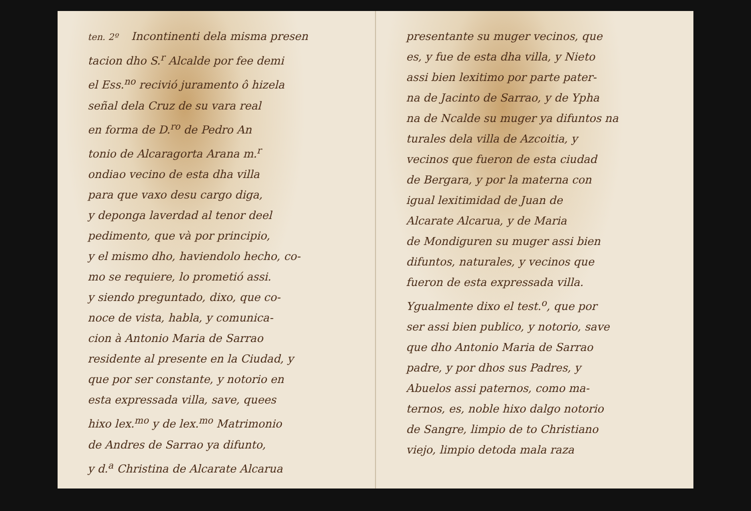ten. 2º Incontinenti dela misma presen
tacion dho S.<sup>r</sup> Alcalde por fee demi
el Ess.<sup>no</sup> recivió juramento ô hizela
señal dela Cruz de su vara real
en forma de D.<sup>ro</sup> de Pedro An
tonio de Alcaragorta Arana m.<sup>r</sup>
ondiao vecino de esta dha villa
para que vaxo desu cargo diga,
y deponga laverdad al tenor deel
pedimento, que và por principio,
y el mismo dho, haviendolo hecho, co-
mo se requiere, lo prometió assi.
y siendo preguntado, dixo, que co-
noce de vista, habla, y comunica-
cion à Antonio Maria de Sarrao
residente al presente en la Ciudad, y
que por ser constante, y notorio en
esta expressada villa, save, quees
hixo lex.<sup>mo</sup> y de lex.<sup>mo</sup> Matrimonio
de Andres de Sarrao ya difunto,
y d.<sup>a</sup> Christina de Alcarate Alcarua
presentante su muger vecinos, que
es, y fue de esta dha villa, y Nieto
assi bien lexitimo por parte pater-
na de Jacinto de Sarrao, y de Ypha
na de Ncalde su muger ya difuntos na
turales dela villa de Azcoitia, y
vecinos que fueron de esta ciudad
de Bergara, y por la materna con
igual lexitimidad de Juan de
Alcarate Alcarua, y de Maria
de Mondiguren su muger assi bien
difuntos, naturales, y vecinos que
fueron de esta expressada villa.
Ygualmente dixo el test.<sup>o</sup>, que por
ser assi bien publico, y notorio, save
que dho Antonio Maria de Sarrao
padre, y por dhos sus Padres, y
Abuelos assi paternos, como ma-
ternos, es, noble hixo dalgo notorio
de Sangre, limpio de to Christiano
viejo, limpio detoda mala raza